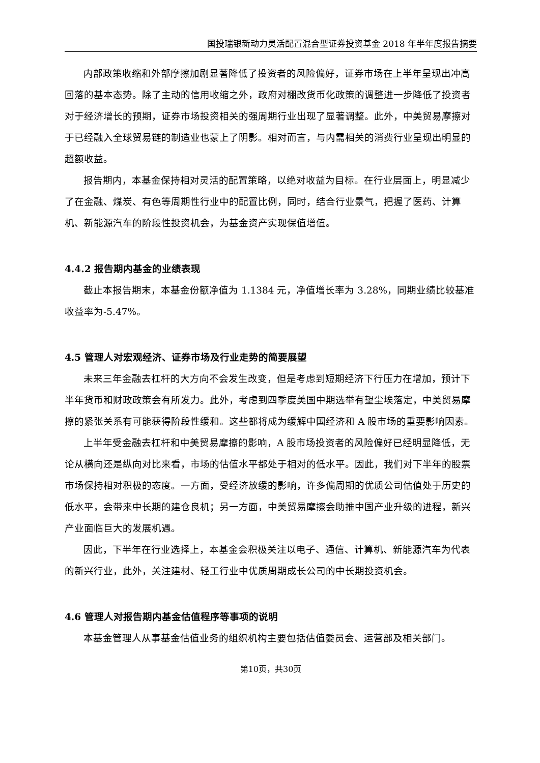国投瑞银新动力灵活配置混合型证券投资基金 2018 年半年度报告摘要
内部政策收缩和外部摩擦加剧显著降低了投资者的风险偏好，证券市场在上半年呈现出冲高回落的基本态势。除了主动的信用收缩之外，政府对棚改货币化政策的调整进一步降低了投资者对于经济增长的预期，证券市场投资相关的强周期行业出现了显著调整。此外，中美贸易摩擦对于已经融入全球贸易链的制造业也蒙上了阴影。相对而言，与内需相关的消费行业呈现出明显的超额收益。
报告期内，本基金保持相对灵活的配置策略，以绝对收益为目标。在行业层面上，明显减少了在金融、煤炭、有色等周期性行业中的配置比例，同时，结合行业景气，把握了医药、计算机、新能源汽车的阶段性投资机会，为基金资产实现保值增值。
4.4.2 报告期内基金的业绩表现
截止本报告期末，本基金份额净值为 1.1384 元，净值增长率为 3.28%，同期业绩比较基准收益率为-5.47%。
4.5 管理人对宏观经济、证券市场及行业走势的简要展望
未来三年金融去杠杆的大方向不会发生改变，但是考虑到短期经济下行压力在增加，预计下半年货币和财政政策会有所发力。此外，考虑到四季度美国中期选举有望尘埃落定，中美贸易摩擦的紧张关系有可能获得阶段性缓和。这些都将成为缓解中国经济和 A 股市场的重要影响因素。
上半年受金融去杠杆和中美贸易摩擦的影响，A 股市场投资者的风险偏好已经明显降低，无论从横向还是纵向对比来看，市场的估值水平都处于相对的低水平。因此，我们对下半年的股票市场保持相对积极的态度。一方面，受经济放缓的影响，许多偏周期的优质公司估值处于历史的低水平，会带来中长期的建仓良机；另一方面，中美贸易摩擦会助推中国产业升级的进程，新兴产业面临巨大的发展机遇。
因此，下半年在行业选择上，本基金会积极关注以电子、通信、计算机、新能源汽车为代表的新兴行业，此外，关注建材、轻工行业中优质周期成长公司的中长期投资机会。
4.6 管理人对报告期内基金估值程序等事项的说明
本基金管理人从事基金估值业务的组织机构主要包括估值委员会、运营部及相关部门。
第10页，共30页